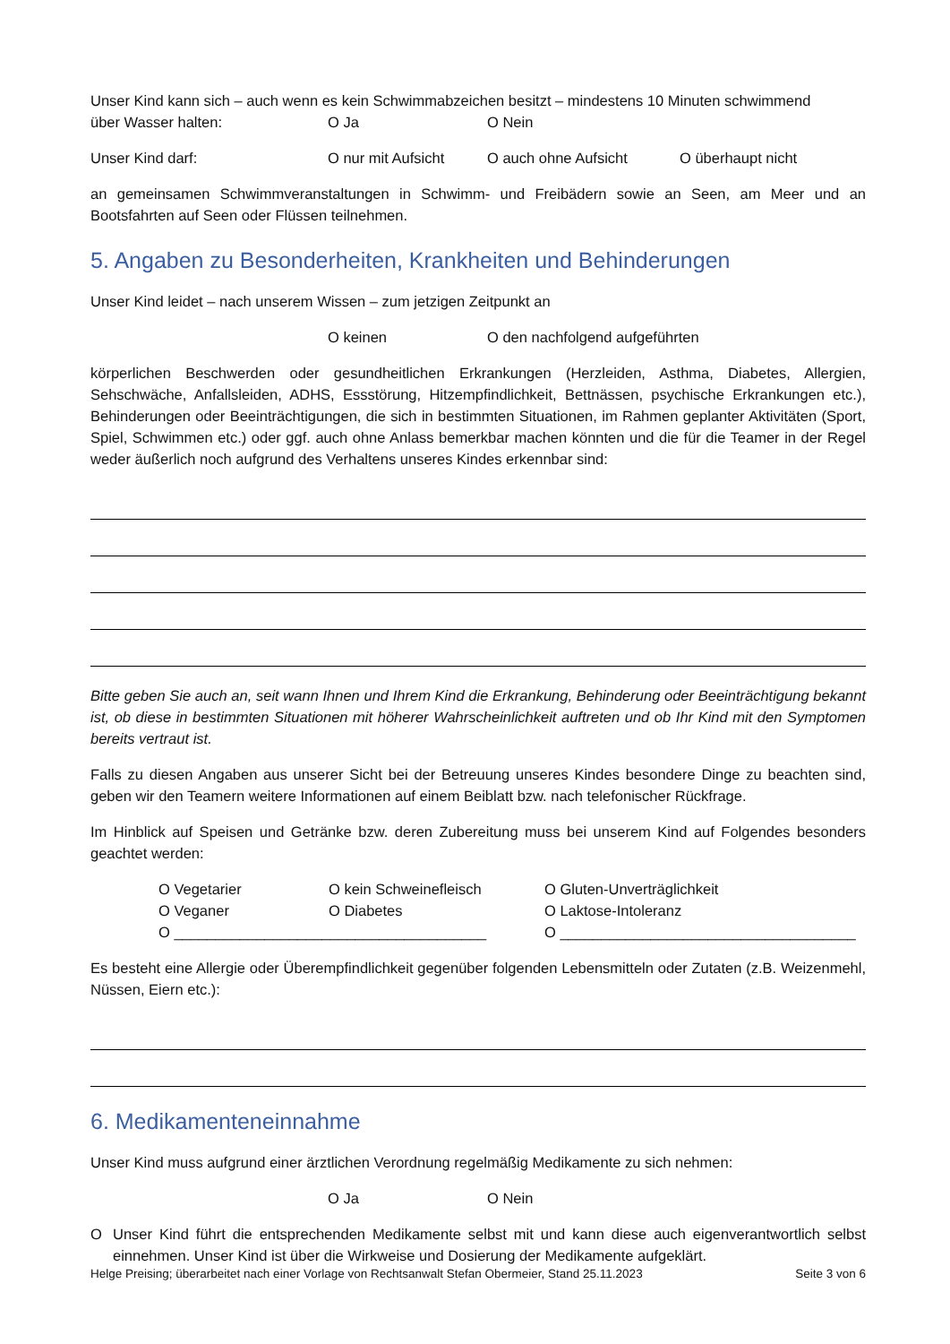Unser Kind kann sich – auch wenn es kein Schwimmabzeichen besitzt – mindestens 10 Minuten schwimmend
über Wasser halten: O Ja O Nein
Unser Kind darf: O nur mit Aufsicht O auch ohne Aufsicht O überhaupt nicht
an gemeinsamen Schwimmveranstaltungen in Schwimm- und Freibädern sowie an Seen, am Meer und an Bootsfahrten auf Seen oder Flüssen teilnehmen.
5. Angaben zu Besonderheiten, Krankheiten und Behinderungen
Unser Kind leidet – nach unserem Wissen – zum jetzigen Zeitpunkt an
O keinen O den nachfolgend aufgeführten
körperlichen Beschwerden oder gesundheitlichen Erkrankungen (Herzleiden, Asthma, Diabetes, Allergien, Sehschwäche, Anfallsleiden, ADHS, Essstörung, Hitzempfindlichkeit, Bettnässen, psychische Erkrankungen etc.), Behinderungen oder Beeinträchtigungen, die sich in bestimmten Situationen, im Rahmen geplanter Aktivitäten (Sport, Spiel, Schwimmen etc.) oder ggf. auch ohne Anlass bemerkbar machen könnten und die für die Teamer in der Regel weder äußerlich noch aufgrund des Verhaltens unseres Kindes erkennbar sind:
Bitte geben Sie auch an, seit wann Ihnen und Ihrem Kind die Erkrankung, Behinderung oder Beeinträchtigung bekannt ist, ob diese in bestimmten Situationen mit höherer Wahrscheinlichkeit auftreten und ob Ihr Kind mit den Symptomen bereits vertraut ist.
Falls zu diesen Angaben aus unserer Sicht bei der Betreuung unseres Kindes besondere Dinge zu beachten sind, geben wir den Teamern weitere Informationen auf einem Beiblatt bzw. nach telefonischer Rückfrage.
Im Hinblick auf Speisen und Getränke bzw. deren Zubereitung muss bei unserem Kind auf Folgendes besonders geachtet werden:
O Vegetarier O kein Schweinefleisch O Gluten-Unverträglichkeit O Veganer O Diabetes O Laktose-Intoleranz O ______________________________________ O ____________________________________
Es besteht eine Allergie oder Überempfindlichkeit gegenüber folgenden Lebensmitteln oder Zutaten (z.B. Weizenmehl, Nüssen, Eiern etc.):
6. Medikamenteneinnahme
Unser Kind muss aufgrund einer ärztlichen Verordnung regelmäßig Medikamente zu sich nehmen:
O Ja O Nein
O Unser Kind führt die entsprechenden Medikamente selbst mit und kann diese auch eigenverantwortlich selbst einnehmen. Unser Kind ist über die Wirkweise und Dosierung der Medikamente aufgeklärt.
Helge Preising; überarbeitet nach einer Vorlage von Rechtsanwalt Stefan Obermeier, Stand 25.11.2023 Seite 3 von 6